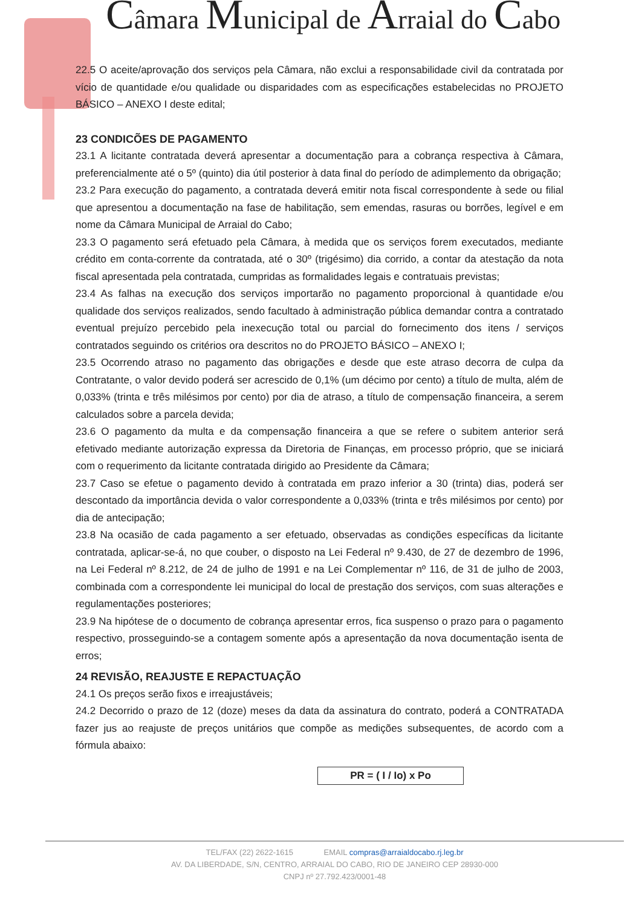Câmara Municipal de Arraial do Cabo
22.5 O aceite/aprovação dos serviços pela Câmara, não exclui a responsabilidade civil da contratada por vício de quantidade e/ou qualidade ou disparidades com as especificações estabelecidas no PROJETO BÁSICO – ANEXO I deste edital;
23 CONDICÕES DE PAGAMENTO
23.1 A licitante contratada deverá apresentar a documentação para a cobrança respectiva à Câmara, preferencialmente até o 5º (quinto) dia útil posterior à data final do período de adimplemento da obrigação;
23.2 Para execução do pagamento, a contratada deverá emitir nota fiscal correspondente à sede ou filial que apresentou a documentação na fase de habilitação, sem emendas, rasuras ou borrões, legível e em nome da Câmara Municipal de Arraial do Cabo;
23.3 O pagamento será efetuado pela Câmara, à medida que os serviços forem executados, mediante crédito em conta-corrente da contratada, até o 30º (trigésimo) dia corrido, a contar da atestação da nota fiscal apresentada pela contratada, cumpridas as formalidades legais e contratuais previstas;
23.4 As falhas na execução dos serviços importarão no pagamento proporcional à quantidade e/ou qualidade dos serviços realizados, sendo facultado à administração pública demandar contra a contratado eventual prejuízo percebido pela inexecução total ou parcial do fornecimento dos itens / serviços contratados seguindo os critérios ora descritos no do PROJETO BÁSICO – ANEXO I;
23.5 Ocorrendo atraso no pagamento das obrigações e desde que este atraso decorra de culpa da Contratante, o valor devido poderá ser acrescido de 0,1% (um décimo por cento) a título de multa, além de 0,033% (trinta e três milésimos por cento) por dia de atraso, a título de compensação financeira, a serem calculados sobre a parcela devida;
23.6 O pagamento da multa e da compensação financeira a que se refere o subitem anterior será efetivado mediante autorização expressa da Diretoria de Finanças, em processo próprio, que se iniciará com o requerimento da licitante contratada dirigido ao Presidente da Câmara;
23.7 Caso se efetue o pagamento devido à contratada em prazo inferior a 30 (trinta) dias, poderá ser descontado da importância devida o valor correspondente a 0,033% (trinta e três milésimos por cento) por dia de antecipação;
23.8 Na ocasião de cada pagamento a ser efetuado, observadas as condições específicas da licitante contratada, aplicar-se-á, no que couber, o disposto na Lei Federal nº 9.430, de 27 de dezembro de 1996, na Lei Federal nº 8.212, de 24 de julho de 1991 e na Lei Complementar nº 116, de 31 de julho de 2003, combinada com a correspondente lei municipal do local de prestação dos serviços, com suas alterações e regulamentações posteriores;
23.9 Na hipótese de o documento de cobrança apresentar erros, fica suspenso o prazo para o pagamento respectivo, prosseguindo-se a contagem somente após a apresentação da nova documentação isenta de erros;
24 REVISÃO, REAJUSTE E REPACTUAÇÃO
24.1 Os preços serão fixos e irreajustáveis;
24.2 Decorrido o prazo de 12 (doze) meses da data da assinatura do contrato, poderá a CONTRATADA fazer jus ao reajuste de preços unitários que compõe as medições subsequentes, de acordo com a fórmula abaixo:
PR = ( I / Io) x Po
TEL/FAX (22) 2622-1615 EMAIL compras@arraialdocabo.rj.leg.br
AV. DA LIBERDADE, S/N, CENTRO, ARRAIAL DO CABO, RIO DE JANEIRO CEP 28930-000
CNPJ nº 27.792.423/0001-48